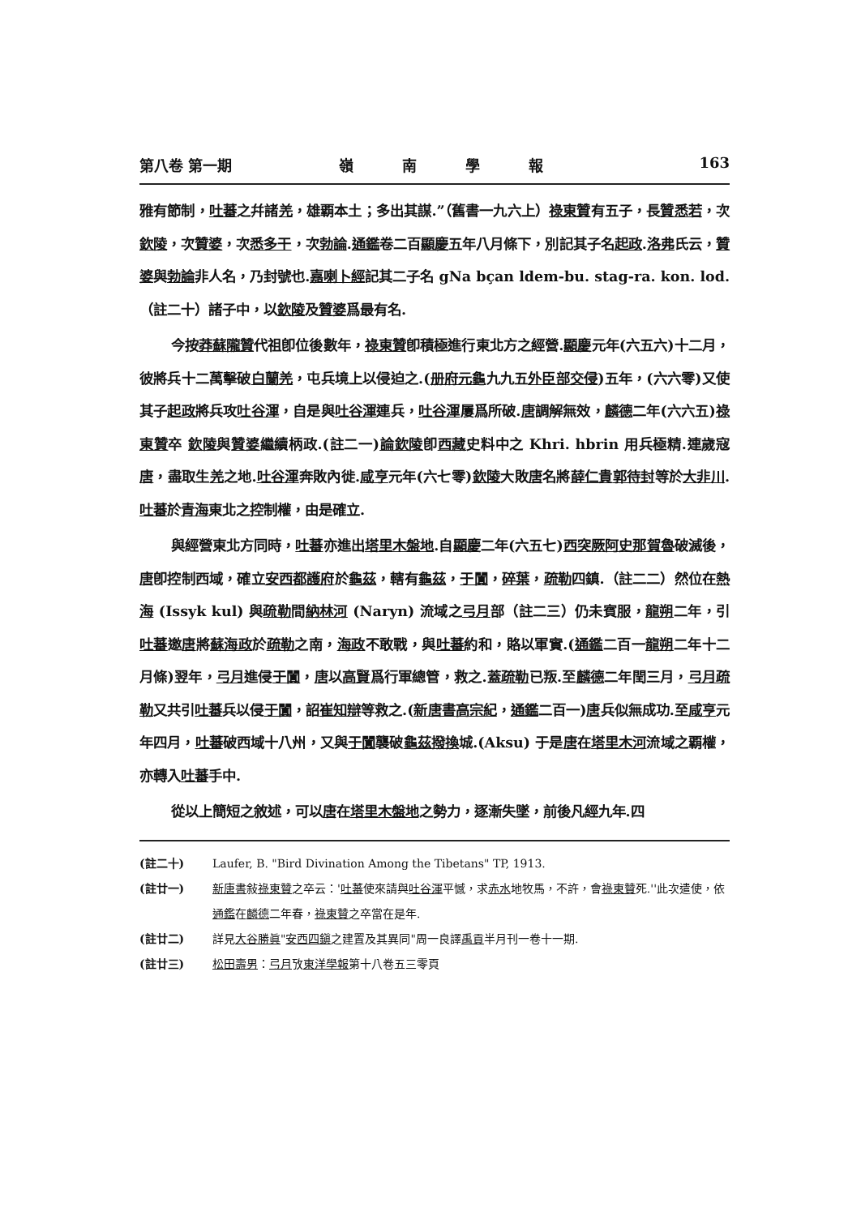第八卷 第一期 嶺南學報 163
雅有節制，吐蕃之幷諸羌，雄覇本土；多出其謀.”（舊書一九六上）祿東贊有五子，長贊悉若，次欽陵，次贊婆，次悉多干，次勃論.通鑑卷二百顯慶五年八月條下，別記其子名起政.洛弗氏云，贊婆與勃論非人名，乃封號也.嘉喇卜經記其二子名 gNa bçan ldem-bu. stag-ra. kon. lod.（註二十）諸子中，以欽陵及贊婆爲最有名.
今按莽蘇隴贊代祖卽位後數年，祿東贊卽積極進行東北方之經營.顯慶元年(六五六)十二月，彼將兵十二萬擊破白蘭羌，屯兵境上以侵迫之.(册府元龜九九五外臣部交侵)五年，(六六零)又使其子起政將兵攻吐谷渾，自是與吐谷渾連兵，吐谷渾屢爲所破.唐調解無效，麟德二年(六六五)祿東贊卒 欽陵與贊婆繼續柄政.(註二一)論欽陵卽西藏史料中之 Khri. hbrin 用兵極精.連歲寇唐，盡取生羌之地.吐谷渾奔敗內徙.咸亨元年(六七零)欽陵大敗唐名將薛仁貴 郭待封等於大非川.吐蕃於青海東北之控制權，由是確立.
與經營東北方同時，吐蕃亦進出塔里木盤地.自顯慶二年(六五七)西突厥阿史那賀魯破滅後，唐卽控制西域，確立安西都護府於龜茲，轄有龜茲，于闐，碎葉，疏勒四鎮.（註二二）然位在熱海 (Issyk kul) 與疏勒間納林河 (Naryn) 流域之弓月部（註二三）仍未賓服，龍朔二年，引吐蕃邀唐將蘇海政於疏勒之南，海政不敢戰，與吐蕃約和，賂以軍實.(通鑑二百一龍朔二年十二月條)翌年，弓月進侵于闐，唐以高賢爲行軍總管，救之.蓋疏勒已叛.至麟德二年閏三月，弓月 疏勒又共引吐蕃兵以侵于闐，詔崔知辯等救之.(新唐書 高宗紀，通鑑二百一)唐兵似無成功.至咸亨元年四月，吐蕃破西域十八州，又與于闐襲破龜茲 撥換城.(Aksu) 于是唐在塔里木河流域之覇權，亦轉入吐蕃手中.
從以上簡短之敘述，可以唐在塔里木盤地之勢力，逐漸失墜，前後凡經九年.四
(註二十) Laufer, B. "Bird Divination Among the Tibetans" TP, 1913.
(註廿一) 新唐書敍祿東贊之卒云：'吐蕃使來請與吐谷渾平憾，求赤水地牧馬，不許，會祿東贊死.''此次遣使，依通鑑在麟德二年春，祿東贊之卒當在是年.
(註廿二) 詳見大谷勝眞"安西四鎭之建置及其異同"周一良譯禹貢半月刊一卷十一期.
(註廿三) 松田壽男：弓月攷東洋學報第十八卷五三零頁